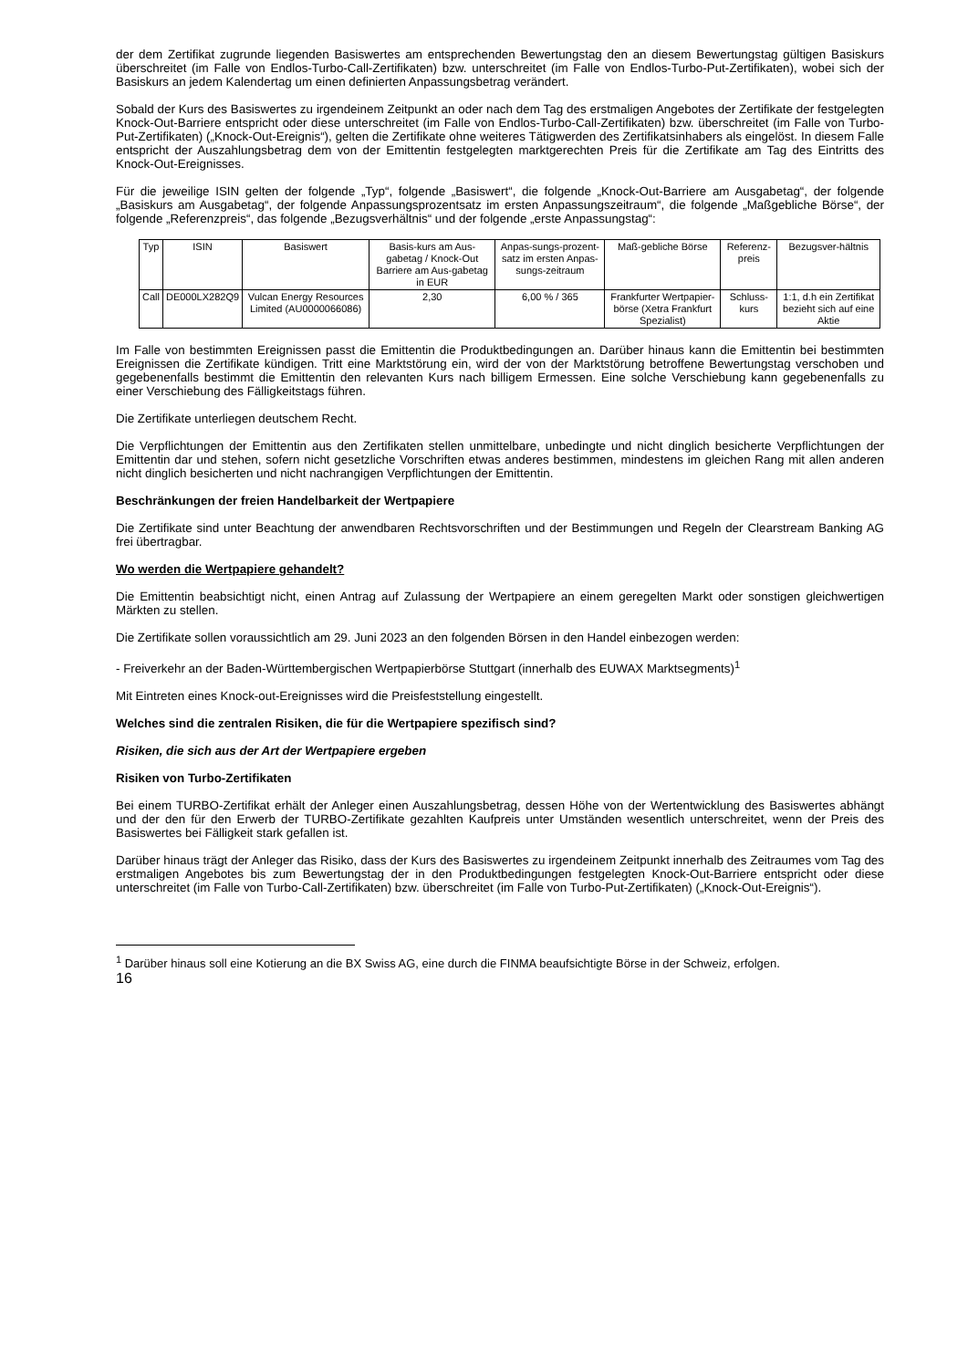der dem Zertifikat zugrunde liegenden Basiswertes am entsprechenden Bewertungstag den an diesem Bewertungstag gültigen Basiskurs überschreitet (im Falle von Endlos-Turbo-Call-Zertifikaten) bzw. unterschreitet (im Falle von Endlos-Turbo-Put-Zertifikaten), wobei sich der Basiskurs an jedem Kalendertag um einen definierten Anpassungsbetrag verändert.
Sobald der Kurs des Basiswertes zu irgendeinem Zeitpunkt an oder nach dem Tag des erstmaligen Angebotes der Zertifikate der festgelegten Knock-Out-Barriere entspricht oder diese unterschreitet (im Falle von Endlos-Turbo-Call-Zertifikaten) bzw. überschreitet (im Falle von Turbo-Put-Zertifikaten) („Knock-Out-Ereignis“), gelten die Zertifikate ohne weiteres Tätigwerden des Zertifikatsinhabers als eingelöst. In diesem Falle entspricht der Auszahlungsbetrag dem von der Emittentin festgelegten marktgerechten Preis für die Zertifikate am Tag des Eintritts des Knock-Out-Ereignisses.
Für die jeweilige ISIN gelten der folgende „Typ“, folgende „Basiswert“, die folgende „Knock-Out-Barriere am Ausgabetag“, der folgende „Basiskurs am Ausgabetag“, der folgende Anpassungsprozentsatz im ersten Anpassungszeitraum“, die folgende „Maßgebliche Börse“, der folgende „Referenzpreis“, das folgende „Bezugsverhältnis“ und der folgende „erste Anpassungstag“:
| Typ | ISIN | Basiswert | Basis-kurs am Aus-gabetag / Knock-Out Barriere am Aus-gabetag in EUR | Anpas-sungs-prozent-satz im ersten Anpas-sungs-zeitraum | Maß-gebliche Börse | Referenz-preis | Bezugsver-hältnis |
| Call | DE000LX282Q9 | Vulcan Energy Resources Limited (AU0000066086) | 2,30 | 6,00 % / 365 | Frankfurter Wertpapier-börse (Xetra Frankfurt Spezialist) | Schluss-kurs | 1:1, d.h ein Zertifikat bezieht sich auf eine Aktie |
Im Falle von bestimmten Ereignissen passt die Emittentin die Produktbedingungen an. Darüber hinaus kann die Emittentin bei bestimmten Ereignissen die Zertifikate kündigen. Tritt eine Marktstörung ein, wird der von der Marktstörung betroffene Bewertungstag verschoben und gegebenenfalls bestimmt die Emittentin den relevanten Kurs nach billigem Ermessen. Eine solche Verschiebung kann gegebenenfalls zu einer Verschiebung des Fälligkeitstags führen.
Die Zertifikate unterliegen deutschem Recht.
Die Verpflichtungen der Emittentin aus den Zertifikaten stellen unmittelbare, unbedingte und nicht dinglich besicherte Verpflichtungen der Emittentin dar und stehen, sofern nicht gesetzliche Vorschriften etwas anderes bestimmen, mindestens im gleichen Rang mit allen anderen nicht dinglich besicherten und nicht nachrangigen Verpflichtungen der Emittentin.
Beschränkungen der freien Handelbarkeit der Wertpapiere
Die Zertifikate sind unter Beachtung der anwendbaren Rechtsvorschriften und der Bestimmungen und Regeln der Clearstream Banking AG frei übertragbar.
Wo werden die Wertpapiere gehandelt?
Die Emittentin beabsichtigt nicht, einen Antrag auf Zulassung der Wertpapiere an einem geregelten Markt oder sonstigen gleichwertigen Märkten zu stellen.
Die Zertifikate sollen voraussichtlich am 29. Juni 2023 an den folgenden Börsen in den Handel einbezogen werden:
- Freiverkehr an der Baden-Württembergischen Wertpapierbörse Stuttgart (innerhalb des EUWAX Marktsegments)<sup>1</sup>
Mit Eintreten eines Knock-out-Ereignisses wird die Preisfeststellung eingestellt.
Welches sind die zentralen Risiken, die für die Wertpapiere spezifisch sind?
Risiken, die sich aus der Art der Wertpapiere ergeben
Risiken von Turbo-Zertifikaten
Bei einem TURBO-Zertifikat erhält der Anleger einen Auszahlungsbetrag, dessen Höhe von der Wertentwicklung des Basiswertes abhängt und der den für den Erwerb der TURBO-Zertifikate gezahlten Kaufpreis unter Umständen wesentlich unterschreitet, wenn der Preis des Basiswertes bei Fälligkeit stark gefallen ist.
Darüber hinaus trägt der Anleger das Risiko, dass der Kurs des Basiswertes zu irgendeinem Zeitpunkt innerhalb des Zeitraumes vom Tag des erstmaligen Angebotes bis zum Bewertungstag der in den Produktbedingungen festgelegten Knock-Out-Barriere entspricht oder diese unterschreitet (im Falle von Turbo-Call-Zertifikaten) bzw. überschreitet (im Falle von Turbo-Put-Zertifikaten) („Knock-Out-Ereignis“).
<sup>1</sup> Darüber hinaus soll eine Kotierung an die BX Swiss AG, eine durch die FINMA beaufsichtigte Börse in der Schweiz, erfolgen.
16